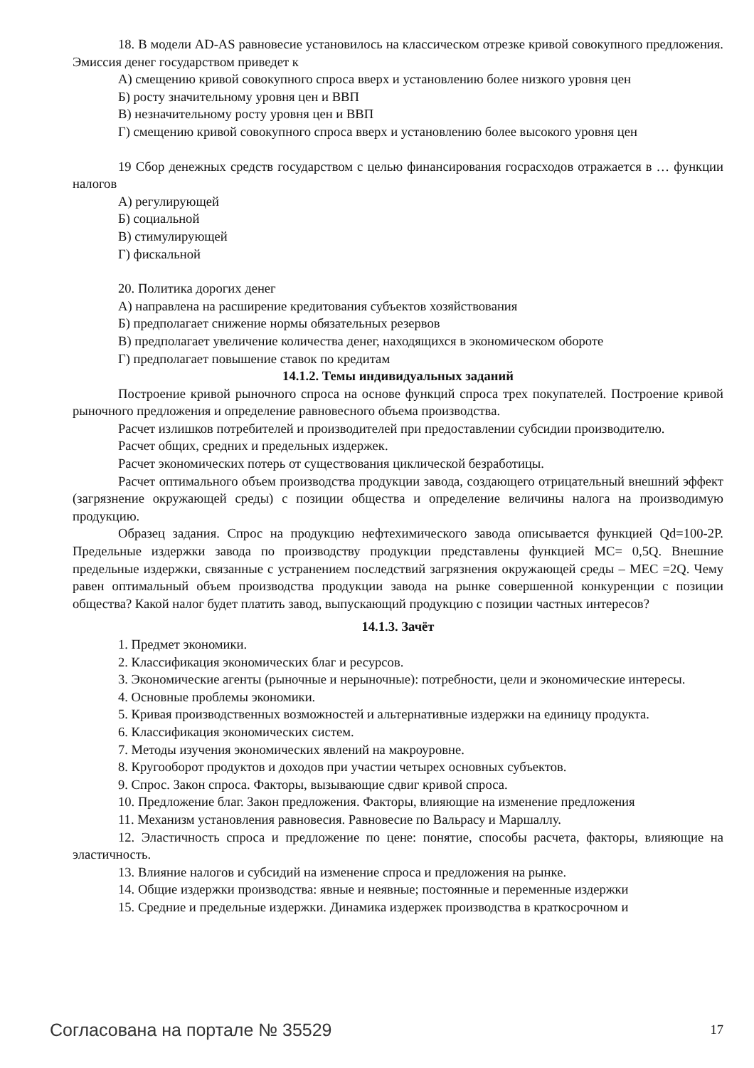18. В модели AD-AS равновесие установилось на классическом отрезке кривой совокупного предложения. Эмиссия денег государством приведет к
А) смещению кривой совокупного спроса вверх и установлению более низкого уровня цен
Б) росту значительному уровня цен и ВВП
В) незначительному росту уровня цен и ВВП
Г) смещению кривой совокупного спроса вверх и установлению более высокого уровня цен
19 Сбор денежных средств государством с целью финансирования госрасходов отражается в … функции налогов
А) регулирующей
Б) социальной
В) стимулирующей
Г) фискальной
20. Политика дорогих денег
А) направлена на расширение кредитования субъектов хозяйствования
Б) предполагает снижение нормы обязательных резервов
В) предполагает увеличение количества денег, находящихся в экономическом обороте
Г) предполагает повышение ставок по кредитам
14.1.2. Темы индивидуальных заданий
Построение кривой рыночного спроса на основе функций спроса трех покупателей. Построение кривой рыночного предложения и определение равновесного объема производства.
Расчет излишков потребителей и производителей при предоставлении субсидии производителю.
Расчет общих, средних и предельных издержек.
Расчет экономических потерь от существования циклической безработицы.
Расчет оптимального объем производства продукции завода, создающего отрицательный внешний эффект (загрязнение окружающей среды) с позиции общества и определение величины налога на производимую продукцию.
Образец задания. Спрос на продукцию нефтехимического завода описывается функцией Qd=100-2P. Предельные издержки завода по производству продукции представлены функцией MC= 0,5Q. Внешние предельные издержки, связанные с устранением последствий загрязнения окружающей среды – MEC =2Q. Чему равен оптимальный объем производства продукции завода на рынке совершенной конкуренции с позиции общества? Какой налог будет платить завод, выпускающий продукцию с позиции частных интересов?
14.1.3. Зачёт
1. Предмет экономики.
2. Классификация экономических благ и ресурсов.
3. Экономические агенты (рыночные и нерыночные): потребности, цели и экономические интересы.
4. Основные проблемы экономики.
5. Кривая производственных возможностей и альтернативные издержки на единицу продукта.
6. Классификация экономических систем.
7. Методы изучения экономических явлений на макроуровне.
8. Кругооборот продуктов и доходов при участии четырех основных субъектов.
9. Спрос. Закон спроса. Факторы, вызывающие сдвиг кривой спроса.
10. Предложение благ. Закон предложения. Факторы, влияющие на изменение предложения
11. Механизм установления равновесия. Равновесие по Вальрасу и Маршаллу.
12. Эластичность спроса и предложение по цене: понятие, способы расчета, факторы, влияющие на эластичность.
13. Влияние налогов и субсидий на изменение спроса и предложения на рынке.
14. Общие издержки производства: явные и неявные; постоянные и переменные издержки
15. Средние и предельные издержки. Динамика издержек производства в краткосрочном и
Согласована на портале № 35529 17